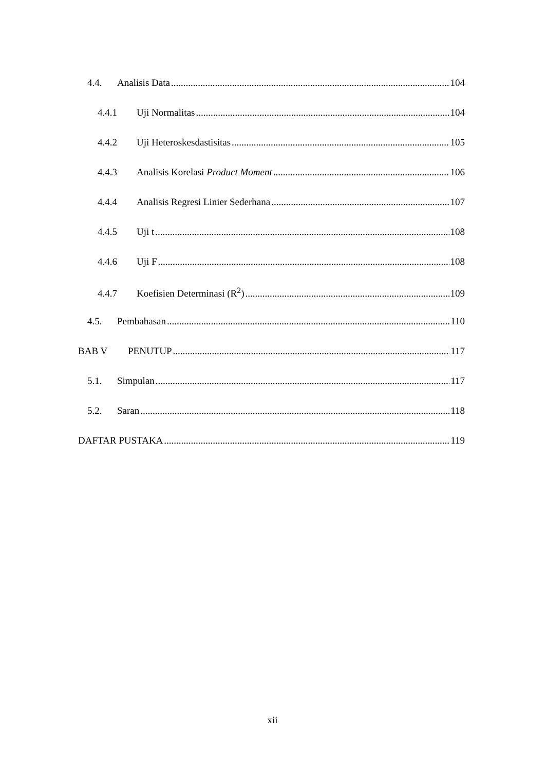4.4. Analisis Data 104
4.4.1 Uji Normalitas 104
4.4.2 Uji Heteroskesdastisitas 105
4.4.3 Analisis Korelasi Product Moment 106
4.4.4 Analisis Regresi Linier Sederhana 107
4.4.5 Uji t 108
4.4.6 Uji F 108
4.4.7 Koefisien Determinasi (R<sup>2</sup>) 109
4.5. Pembahasan 110
BAB V PENUTUP 117
5.1. Simpulan 117
5.2. Saran 118
DAFTAR PUSTAKA 119
xii